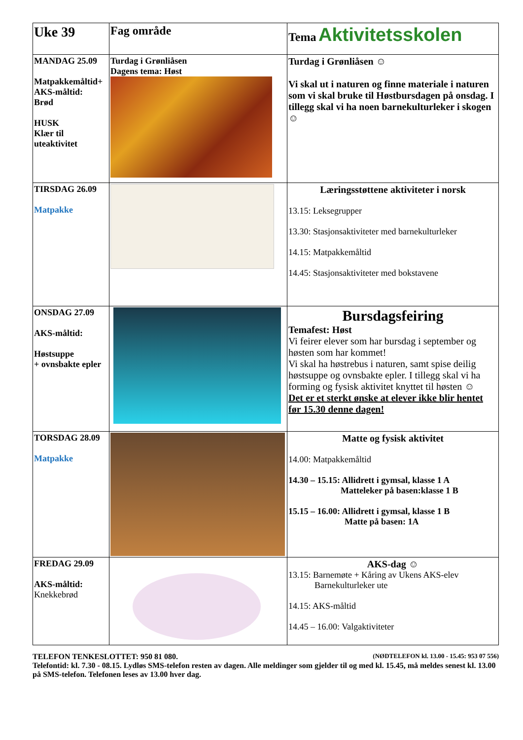| Uke 39 | Fag område | Tema Aktivitetsskolen |
| MANDAG 25.09 Matpakkemåltid+ AKS-måltid: Brød HUSK Klær til uteaktivitet | Turdag i Grønliåsen Dagens tema: Høst | Turdag i Grønliåsen ☺ Vi skal ut i naturen og finne materiale i naturen som vi skal bruke til Høstbursdagen på onsdag. I tillegg skal vi ha noen barnekulturleker i skogen ☺ |
| TIRSDAG 26.09 Matpakke | | Læringsstøttene aktiviteter i norsk 13.15: Leksegrupper 13.30: Stasjonsaktiviteter med barnekulturleker 14.15: Matpakkemåltid 14.45: Stasjonsaktiviteter med bokstavene |
| ONSDAG 27.09 AKS-måltid: Høstsuppe + ovnsbakte epler | | Bursdagsfeiring Temafest: Høst Vi feirer elever som har bursdag i september og høsten som har kommet! Vi skal ha høstrebus i naturen, samt spise deilig høstsuppe og ovnsbakte epler. I tillegg skal vi ha forming og fysisk aktivitet knyttet til høsten ☺ Det er et sterkt ønske at elever ikke blir hentet før 15.30 denne dagen! |
| TORSDAG 28.09 Matpakke | | Matte og fysisk aktivitet 14.00: Matpakkemåltid 14.30 – 15.15: Allidrett i gymsal, klasse 1 A Matteleker på basen:klasse 1 B 15.15 – 16.00: Allidrett i gymsal, klasse 1 B Matte på basen: 1A |
| FREDAG 29.09 AKS-måltid: Knekkebrød | | AKS-dag ☺ 13.15: Barnemøte + Kåring av Ukens AKS-elev Barnekulturleker ute 14.15: AKS-måltid 14.45 – 16.00: Valgaktiviteter |
TELEFON TENKESLOTTET: 950 81 080. (NØDTELEFON kl. 13.00 - 15.45: 953 07 556)
Telefontid: kl. 7.30 - 08.15. Lydløs SMS-telefon resten av dagen. Alle meldinger som gjelder til og med kl. 15.45, må meldes senest kl. 13.00 på SMS-telefon. Telefonen leses av 13.00 hver dag.